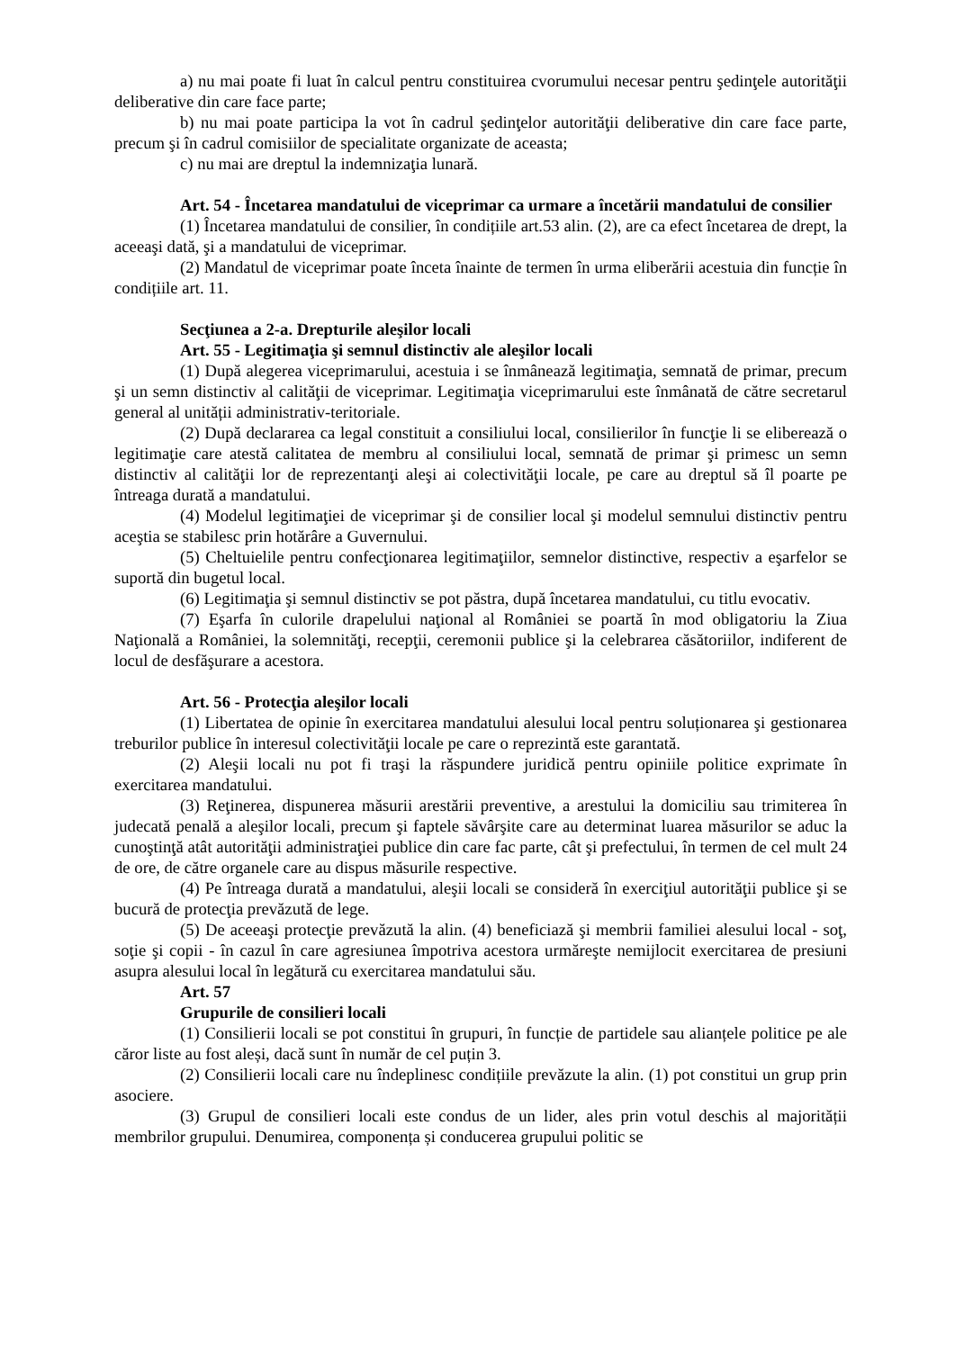a) nu mai poate fi luat în calcul pentru constituirea cvorumului necesar pentru şedinţele autorităţii deliberative din care face parte;
b) nu mai poate participa la vot în cadrul şedinţelor autorităţii deliberative din care face parte, precum şi în cadrul comisiilor de specialitate organizate de aceasta;
c) nu mai are dreptul la indemnizaţia lunară.
Art. 54 - Încetarea mandatului de viceprimar ca urmare a încetării mandatului de consilier
(1) Încetarea mandatului de consilier, în condițiile art.53 alin. (2), are ca efect încetarea de drept, la aceeaşi dată, şi a mandatului de viceprimar.
(2) Mandatul de viceprimar poate înceta înainte de termen în urma eliberării acestuia din funcție în condițiile art. 11.
Secţiunea a 2-a. Drepturile aleşilor locali
Art. 55 - Legitimaţia şi semnul distinctiv ale aleşilor locali
(1) După alegerea viceprimarului, acestuia i se înmânează legitimaţia, semnată de primar, precum şi un semn distinctiv al calităţii de viceprimar. Legitimaţia viceprimarului este înmânată de către secretarul general al unității administrativ-teritoriale.
(2) După declararea ca legal constituit a consiliului local, consilierilor în funcţie li se eliberează o legitimaţie care atestă calitatea de membru al consiliului local, semnată de primar şi primesc un semn distinctiv al calităţii lor de reprezentanţi aleşi ai colectivităţii locale, pe care au dreptul să îl poarte pe întreaga durată a mandatului.
(4) Modelul legitimaţiei de viceprimar şi de consilier local şi modelul semnului distinctiv pentru aceştia se stabilesc prin hotărâre a Guvernului.
(5) Cheltuielile pentru confecţionarea legitimaţiilor, semnelor distinctive, respectiv a eşarfelor se suportă din bugetul local.
(6) Legitimaţia şi semnul distinctiv se pot păstra, după încetarea mandatului, cu titlu evocativ.
(7) Eşarfa în culorile drapelului naţional al României se poartă în mod obligatoriu la Ziua Naţională a României, la solemnităţi, recepţii, ceremonii publice şi la celebrarea căsătoriilor, indiferent de locul de desfăşurare a acestora.
Art. 56 - Protecţia aleşilor locali
(1) Libertatea de opinie în exercitarea mandatului alesului local pentru soluționarea şi gestionarea treburilor publice în interesul colectivităţii locale pe care o reprezintă este garantată.
(2) Aleşii locali nu pot fi traşi la răspundere juridică pentru opiniile politice exprimate în exercitarea mandatului.
(3) Reţinerea, dispunerea măsurii arestării preventive, a arestului la domiciliu sau trimiterea în judecată penală a aleşilor locali, precum şi faptele săvârşite care au determinat luarea măsurilor se aduc la cunoştinţă atât autorităţii administraţiei publice din care fac parte, cât şi prefectului, în termen de cel mult 24 de ore, de către organele care au dispus măsurile respective.
(4) Pe întreaga durată a mandatului, aleşii locali se consideră în exerciţiul autorităţii publice şi se bucură de protecţia prevăzută de lege.
(5) De aceeaşi protecţie prevăzută la alin. (4) beneficiază şi membrii familiei alesului local - soţ, soţie şi copii - în cazul în care agresiunea împotriva acestora urmăreşte nemijlocit exercitarea de presiuni asupra alesului local în legătură cu exercitarea mandatului său.
Art. 57
Grupurile de consilieri locali
(1) Consilierii locali se pot constitui în grupuri, în funcție de partidele sau alianțele politice pe ale căror liste au fost aleși, dacă sunt în număr de cel puțin 3.
(2) Consilierii locali care nu îndeplinesc condițiile prevăzute la alin. (1) pot constitui un grup prin asociere.
(3) Grupul de consilieri locali este condus de un lider, ales prin votul deschis al majorității membrilor grupului. Denumirea, componența și conducerea grupului politic se